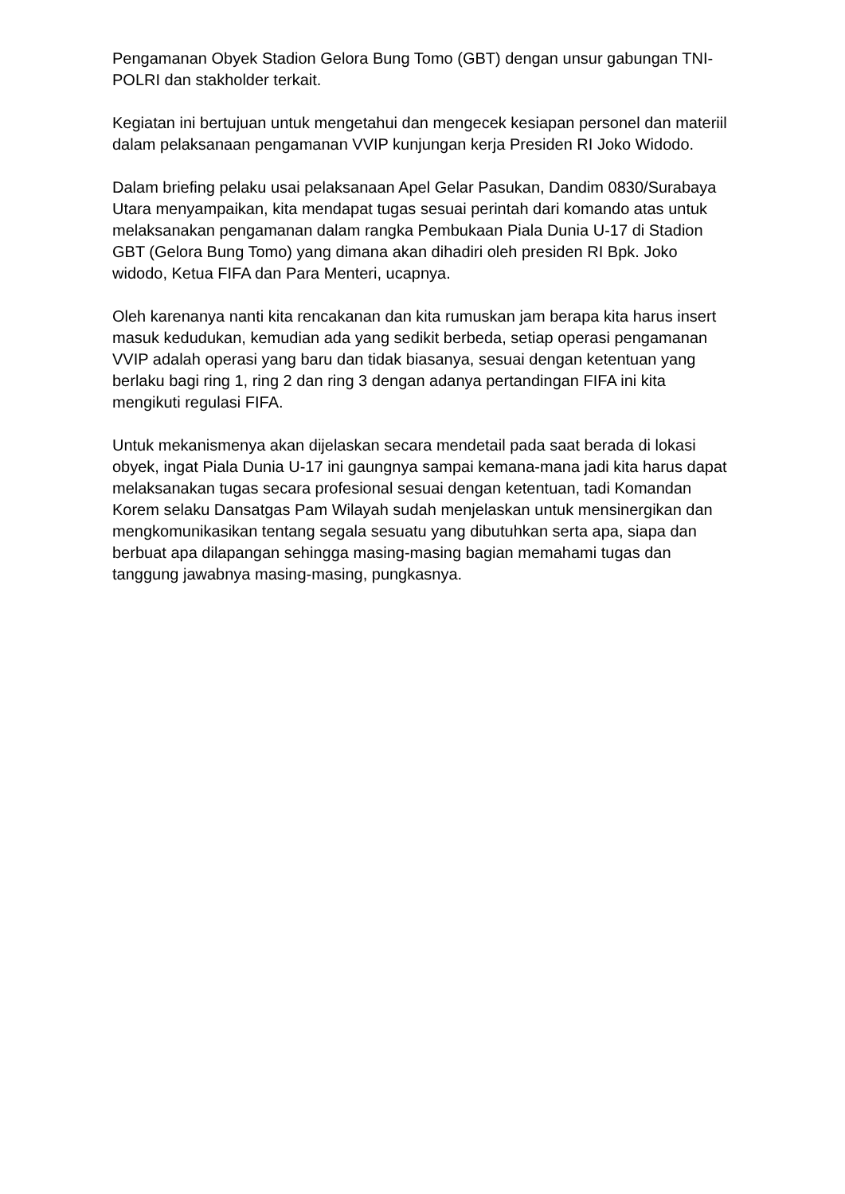Pengamanan Obyek Stadion Gelora Bung Tomo (GBT) dengan unsur gabungan TNI-POLRI dan stakholder terkait.
Kegiatan ini bertujuan untuk mengetahui dan mengecek kesiapan personel dan materiil dalam pelaksanaan pengamanan VVIP kunjungan kerja Presiden RI Joko Widodo.
Dalam briefing pelaku usai pelaksanaan Apel Gelar Pasukan, Dandim 0830/Surabaya Utara menyampaikan, kita mendapat tugas sesuai perintah dari komando atas untuk melaksanakan pengamanan dalam rangka Pembukaan Piala Dunia U-17 di Stadion GBT (Gelora Bung Tomo) yang dimana akan dihadiri oleh presiden RI Bpk. Joko widodo, Ketua FIFA dan Para Menteri, ucapnya.
Oleh karenanya nanti kita rencakanan dan kita rumuskan jam berapa kita harus insert masuk kedudukan, kemudian ada yang sedikit berbeda, setiap operasi pengamanan VVIP adalah operasi yang baru dan tidak biasanya, sesuai dengan ketentuan yang berlaku bagi ring 1, ring 2 dan ring 3 dengan adanya pertandingan FIFA ini kita mengikuti regulasi FIFA.
Untuk mekanismenya akan dijelaskan secara mendetail pada saat berada di lokasi obyek, ingat Piala Dunia U-17 ini gaungnya sampai kemana-mana jadi kita harus dapat melaksanakan tugas secara profesional sesuai dengan ketentuan, tadi Komandan Korem selaku Dansatgas Pam Wilayah sudah menjelaskan untuk mensinergikan dan mengkomunikasikan tentang segala sesuatu yang dibutuhkan serta apa, siapa dan berbuat apa dilapangan sehingga masing-masing bagian memahami tugas dan tanggung jawabnya masing-masing, pungkasnya.